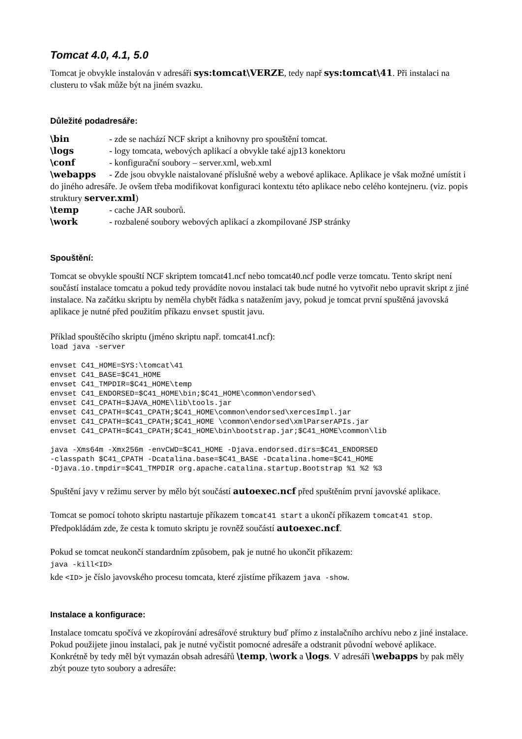Tomcat 4.0, 4.1, 5.0
Tomcat je obvykle instalován v adresáři sys:tomcat\VERZE, tedy např sys:tomcat\41. Při instalaci na clusteru to však může být na jiném svazku.
Důležité podadresáře:
\bin - zde se nachází NCF skript a knihovny pro spouštění tomcat.
\logs - logy tomcata, webových aplikací a obvykle také ajp13 konektoru
\conf - konfigurační soubory – server.xml, web.xml
\webapps - Zde jsou obvykle naistalované příslušné weby a webové aplikace. Aplikace je však možné umístit i do jiného adresáře. Je ovšem třeba modifikovat konfiguraci kontextu této aplikace nebo celého kontejneru. (viz. popis struktury server.xml)
\temp - cache JAR souborů.
\work - rozbalené soubory webových aplikací a zkompilované JSP stránky
Spouštění:
Tomcat se obvykle spouští NCF skriptem tomcat41.ncf nebo tomcat40.ncf podle verze tomcatu. Tento skript není součástí instalace tomcatu a pokud tedy provádíte novou instalaci tak bude nutné ho vytvořit nebo upravit skript z jiné instalace. Na začátku skriptu by neměla chybět řádka s natažením javy, pokud je tomcat první spuštěná javovská aplikace je nutné před použitím příkazu envset spustit javu.
Příklad spouštěcího skriptu (jméno skriptu např. tomcat41.ncf):
load java -server

envset C41_HOME=SYS:\tomcat\41
envset C41_BASE=$C41_HOME
envset C41_TMPDIR=$C41_HOME\temp
envset C41_ENDORSED=$C41_HOME\bin;$C41_HOME\common\endorsed\
envset C41_CPATH=$JAVA_HOME\lib\tools.jar
envset C41_CPATH=$C41_CPATH;$C41_HOME\common\endorsed\xercesImpl.jar
envset C41_CPATH=$C41_CPATH;$C41_HOME \common\endorsed\xmlParserAPIs.jar
envset C41_CPATH=$C41_CPATH;$C41_HOME\bin\bootstrap.jar;$C41_HOME\common\lib

java -Xms64m -Xmx256m -envCWD=$C41_HOME -Djava.endorsed.dirs=$C41_ENDORSED
-classpath $C41_CPATH -Dcatalina.base=$C41_BASE -Dcatalina.home=$C41_HOME
-Djava.io.tmpdir=$C41_TMPDIR org.apache.catalina.startup.Bootstrap %1 %2 %3
Spuštění javy v režimu server by mělo být součástí autoexec.ncf před spuštěním první javovské aplikace.
Tomcat se pomocí tohoto skriptu nastartuje příkazem tomcat41 start a ukončí příkazem tomcat41 stop. Předpokládám zde, že cesta k tomuto skriptu je rovněž součástí autoexec.ncf.
Pokud se tomcat neukončí standardním způsobem, pak je nutné ho ukončit příkazem:
java -kill<ID>
kde <ID> je číslo javovského procesu tomcata, které zjistíme příkazem java -show.
Instalace a konfigurace:
Instalace tomcatu spočívá ve zkopírování adresářové struktury buď přímo z instalačního archívu nebo z jiné instalace. Pokud použijete jinou instalaci, pak je nutné vyčistit pomocné adresáře a odstranit původní webové aplikace. Konkrétně by tedy měl být vymazán obsah adresářů \temp, \work a \logs. V adresáři \webapps by pak měly zbýt pouze tyto soubory a adresáře: